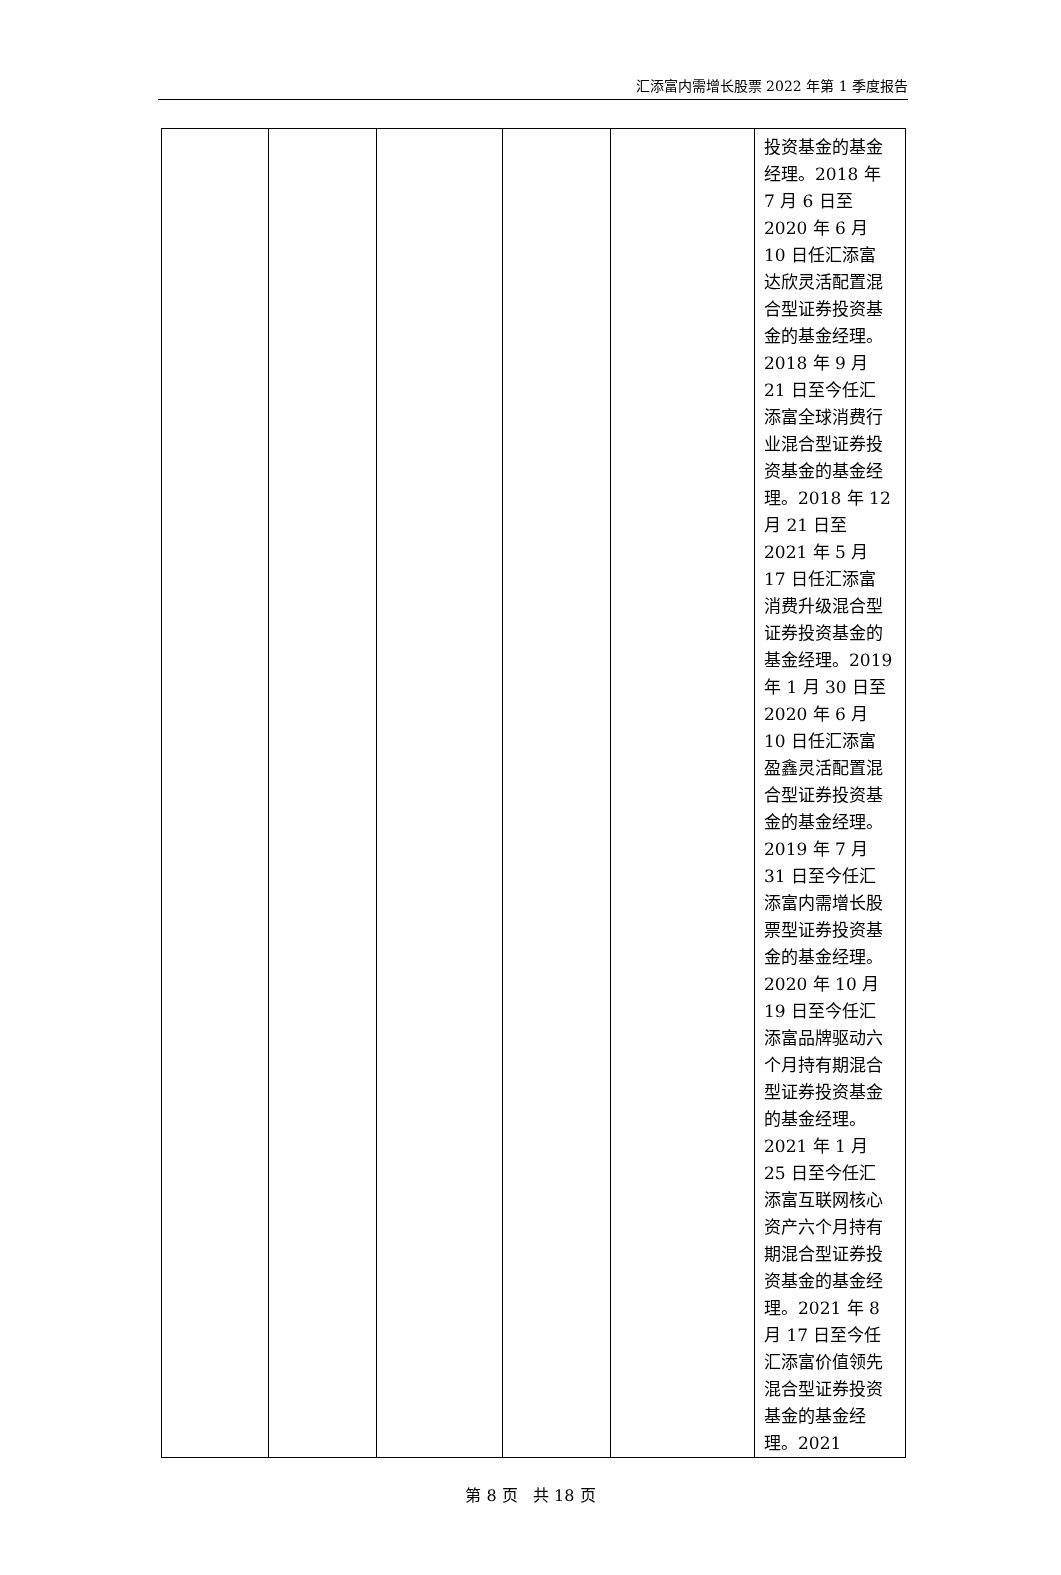汇添富内需增长股票 2022 年第 1 季度报告
| | | | | | 投资基金的基金经理。2018 年 7 月 6 日至 2020 年 6 月 10 日任汇添富达欣灵活配置混合型证券投资基金的基金经理。2018 年 9 月 21 日至今任汇添富全球消费行业混合型证券投资基金的基金经理。2018 年 12 月 21 日至 2021 年 5 月 17 日任汇添富消费升级混合型证券投资基金的基金经理。2019 年 1 月 30 日至 2020 年 6 月 10 日任汇添富盈鑫灵活配置混合型证券投资基金的基金经理。2019 年 7 月 31 日至今任汇添富内需增长股票型证券投资基金的基金经理。2020 年 10 月 19 日至今任汇添富品牌驱动六个月持有期混合型证券投资基金的基金经理。2021 年 1 月 25 日至今任汇添富互联网核心资产六个月持有期混合型证券投资基金的基金经理。2021 年 8 月 17 日至今任汇添富价值领先混合型证券投资基金的基金经理。2021 |
第 8 页 共 18 页